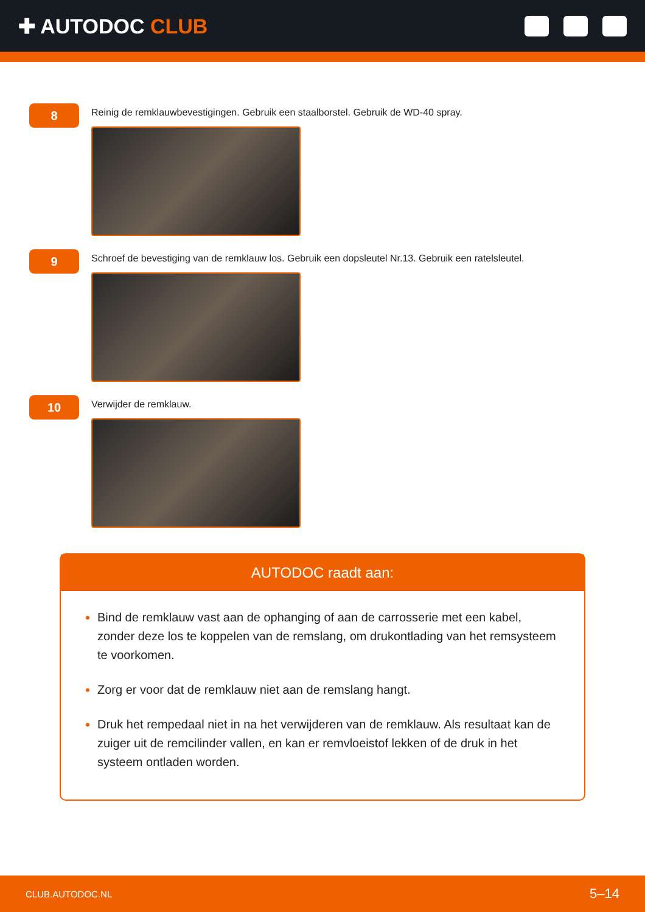✚ AUTODOC CLUB
8
Reinig de remklauwbevestigingen. Gebruik een staalborstel. Gebruik de WD-40 spray.
9
Schroef de bevestiging van de remklauw los. Gebruik een dopsleutel Nr.13. Gebruik een ratelsleutel.
10
Verwijder de remklauw.
AUTODOC raadt aan:
Bind de remklauw vast aan de ophanging of aan de carrosserie met een kabel, zonder deze los te koppelen van de remslang, om drukontlading van het remsysteem te voorkomen.
Zorg er voor dat de remklauw niet aan de remslang hangt.
Druk het rempedaal niet in na het verwijderen van de remklauw. Als resultaat kan de zuiger uit de remcilinder vallen, en kan er remvloeistof lekken of de druk in het systeem ontladen worden.
CLUB.AUTODOC.NL 5–14